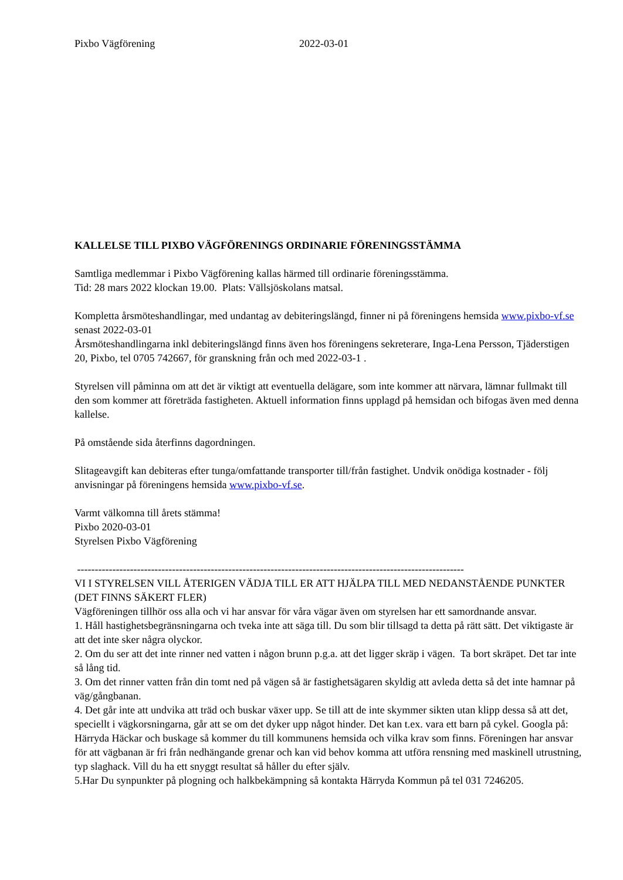Pixbo Vägförening 2022-03-01
KALLELSE TILL PIXBO VÄGFÖRENINGS ORDINARIE FÖRENINGSSTÄMMA
Samtliga medlemmar i Pixbo Vägförening kallas härmed till ordinarie föreningsstämma.
Tid: 28 mars 2022 klockan 19.00. Plats: Vällsjöskolans matsal.
Kompletta årsmöteshandlingar, med undantag av debiteringslängd, finner ni på föreningens hemsida www.pixbo-vf.se senast 2022-03-01
Årsmöteshandlingarna inkl debiteringslängd finns även hos föreningens sekreterare, Inga-Lena Persson, Tjäderstigen 20, Pixbo, tel 0705 742667, för granskning från och med 2022-03-1 .
Styrelsen vill påminna om att det är viktigt att eventuella delägare, som inte kommer att närvara, lämnar fullmakt till den som kommer att företräda fastigheten. Aktuell information finns upplagd på hemsidan och bifogas även med denna kallelse.
På omstående sida återfinns dagordningen.
Slitageavgift kan debiteras efter tunga/omfattande transporter till/från fastighet. Undvik onödiga kostnader - följ anvisningar på föreningens hemsida www.pixbo-vf.se.
Varmt välkomna till årets stämma!
Pixbo 2020-03-01
Styrelsen Pixbo Vägförening
--------------------------------------------------------------------------------------------------------------
VI I STYRELSEN VILL ÅTERIGEN VÄDJA TILL ER ATT HJÄLPA TILL MED NEDANSTÅENDE PUNKTER (DET FINNS SÄKERT FLER)
Vägföreningen tillhör oss alla och vi har ansvar för våra vägar även om styrelsen har ett samordnande ansvar.
1. Håll hastighetsbegränsningarna och tveka inte att säga till. Du som blir tillsagd ta detta på rätt sätt. Det viktigaste är att det inte sker några olyckor.
2. Om du ser att det inte rinner ned vatten i någon brunn p.g.a. att det ligger skräp i vägen. Ta bort skräpet. Det tar inte så lång tid.
3. Om det rinner vatten från din tomt ned på vägen så är fastighetsägaren skyldig att avleda detta så det inte hamnar på väg/gångbanan.
4. Det går inte att undvika att träd och buskar växer upp. Se till att de inte skymmer sikten utan klipp dessa så att det, speciellt i vägkorsningarna, går att se om det dyker upp något hinder. Det kan t.ex. vara ett barn på cykel. Googla på: Härryda Häckar och buskage så kommer du till kommunens hemsida och vilka krav som finns. Föreningen har ansvar för att vägbanan är fri från nedhängande grenar och kan vid behov komma att utföra rensning med maskinell utrustning, typ slaghack. Vill du ha ett snyggt resultat så håller du efter själv.
5.Har Du synpunkter på plogning och halkbekämpning så kontakta Härryda Kommun på tel 031 7246205.